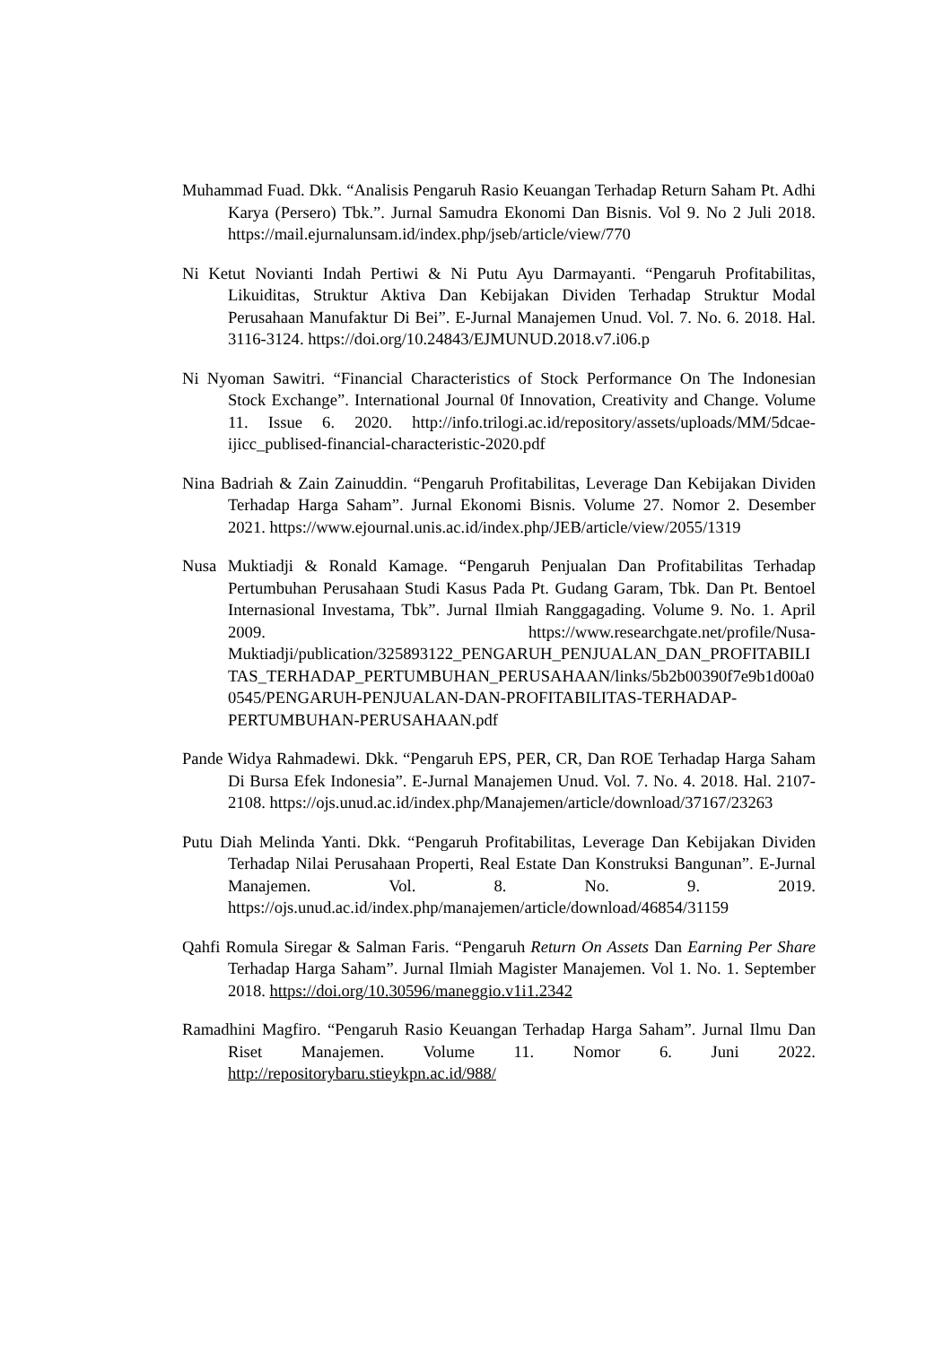Muhammad Fuad. Dkk. “Analisis Pengaruh Rasio Keuangan Terhadap Return Saham Pt. Adhi Karya (Persero) Tbk.”. Jurnal Samudra Ekonomi Dan Bisnis. Vol 9. No 2 Juli 2018. https://mail.ejurnalunsam.id/index.php/jseb/article/view/770
Ni Ketut Novianti Indah Pertiwi & Ni Putu Ayu Darmayanti. “Pengaruh Profitabilitas, Likuiditas, Struktur Aktiva Dan Kebijakan Dividen Terhadap Struktur Modal Perusahaan Manufaktur Di Bei”. E-Jurnal Manajemen Unud. Vol. 7. No. 6. 2018. Hal. 3116-3124. https://doi.org/10.24843/EJMUNUD.2018.v7.i06.p
Ni Nyoman Sawitri. “Financial Characteristics of Stock Performance On The Indonesian Stock Exchange”. International Journal 0f Innovation, Creativity and Change. Volume 11. Issue 6. 2020. http://info.trilogi.ac.id/repository/assets/uploads/MM/5dcae-ijicc_publised-financial-characteristic-2020.pdf
Nina Badriah & Zain Zainuddin. “Pengaruh Profitabilitas, Leverage Dan Kebijakan Dividen Terhadap Harga Saham”. Jurnal Ekonomi Bisnis. Volume 27. Nomor 2. Desember 2021. https://www.ejournal.unis.ac.id/index.php/JEB/article/view/2055/1319
Nusa Muktiadji & Ronald Kamage. “Pengaruh Penjualan Dan Profitabilitas Terhadap Pertumbuhan Perusahaan Studi Kasus Pada Pt. Gudang Garam, Tbk. Dan Pt. Bentoel Internasional Investama, Tbk”. Jurnal Ilmiah Ranggagading. Volume 9. No. 1. April 2009. https://www.researchgate.net/profile/Nusa-Muktiadji/publication/325893122_PENGARUH_PENJUALAN_DAN_PROFITABILITAS_TERHADAP_PERTUMBUHAN_PERUSAHAAN/links/5b2b00390f7e9b1d00a00545/PENGARUH-PENJUALAN-DAN-PROFITABILITAS-TERHADAP-PERTUMBUHAN-PERUSAHAAN.pdf
Pande Widya Rahmadewi. Dkk. “Pengaruh EPS, PER, CR, Dan ROE Terhadap Harga Saham Di Bursa Efek Indonesia”. E-Jurnal Manajemen Unud. Vol. 7. No. 4. 2018. Hal. 2107-2108. https://ojs.unud.ac.id/index.php/Manajemen/article/download/37167/23263
Putu Diah Melinda Yanti. Dkk. “Pengaruh Profitabilitas, Leverage Dan Kebijakan Dividen Terhadap Nilai Perusahaan Properti, Real Estate Dan Konstruksi Bangunan”. E-Jurnal Manajemen. Vol. 8. No. 9. 2019. https://ojs.unud.ac.id/index.php/manajemen/article/download/46854/31159
Qahfi Romula Siregar & Salman Faris. “Pengaruh Return On Assets Dan Earning Per Share Terhadap Harga Saham”. Jurnal Ilmiah Magister Manajemen. Vol 1. No. 1. September 2018. https://doi.org/10.30596/maneggio.v1i1.2342
Ramadhini Magfiro. “Pengaruh Rasio Keuangan Terhadap Harga Saham”. Jurnal Ilmu Dan Riset Manajemen. Volume 11. Nomor 6. Juni 2022. http://repositorybaru.stieykpn.ac.id/988/